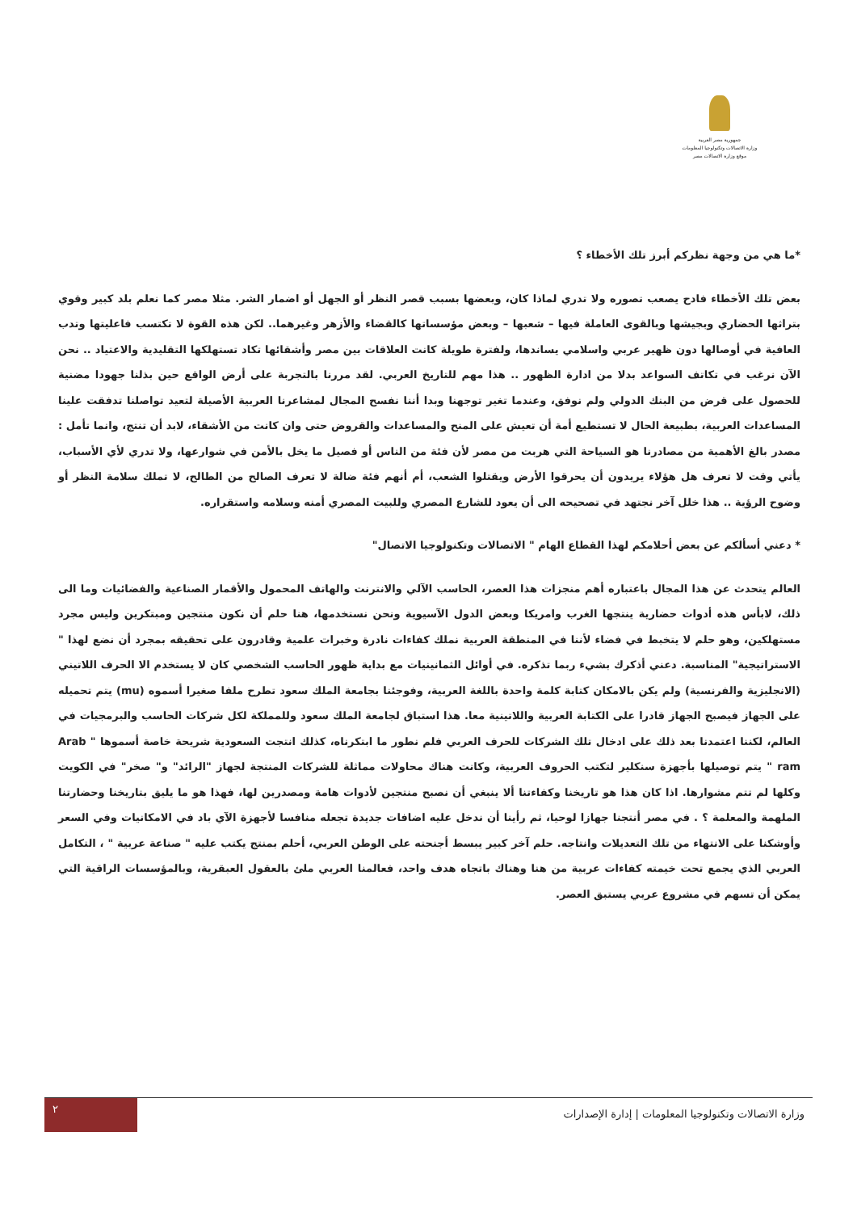جمهورية مصر العربية
وزارة الاتصالات وتكنولوجيا المعلومات
موقع وزارة الاتصالات مصر
*ما هي من وجهة نظركم أبرز تلك الأخطاء ؟
بعض تلك الأخطاء فادح يصعب تصوره ولا تدري لماذا كان، وبعضها بسبب قصر النظر أو الجهل أو اضمار الشر. مثلا مصر كما نعلم بلد كبير وقوي بتراثها الحضاري وبجيشها وبالقوى العاملة فيها – شعبها – وبعض مؤسساتها كالقضاء والأزهر وغيرهما.. لكن هذه القوة لا تكتسب فاعليتها وتدب العافية في أوصالها دون ظهير عربي واسلامي يساندها، ولفترة طويلة كانت العلاقات بين مصر وأشقائها تكاد تستهلكها التقليدية والاعتياد .. نحن الآن نرغب في تكاتف السواعد بدلا من ادارة الظهور .. هذا مهم للتاريخ العربي. لقد مررنا بالتجربة على أرض الواقع حين بذلنا جهودا مضنية للحصول على قرض من البنك الدولي ولم نوفق، وعندما تغير توجهنا وبدا أننا نفسح المجال لمشاعرنا العربية الأصيلة لتعيد تواصلنا تدفقت علينا المساعدات العربية، بطبيعة الحال لا تستطيع أمة أن تعيش على المنح والمساعدات والقروض حتى وان كانت من الأشقاء، لابد أن تنتج، وانما تأمل : مصدر بالغ الأهمية من مصادرنا هو السياحة التي هربت من مصر لأن فئة من الناس أو فصيل ما يخل بالأمن في شوارعها، ولا تدري لأي الأسباب، يأتي وقت لا تعرف هل هؤلاء يريدون أن يحرقوا الأرض ويقتلوا الشعب، أم أنهم فئة ضالة لا تعرف الصالح من الطالح، لا تملك سلامة النظر أو وضوح الرؤية .. هذا خلل آخر نجتهد في تصحيحه الى أن يعود للشارع المصري وللبيت المصري أمنه وسلامه واستقراره.
* دعني أسألكم عن بعض أحلامكم لهذا القطاع الهام " الاتصالات وتكنولوجيا الاتصال"
العالم يتحدث عن هذا المجال باعتباره أهم منجزات هذا العصر، الحاسب الآلي والانترنت والهاتف المحمول والأقمار الصناعية والفضائيات وما الى ذلك، لابأس هذه أدوات حضارية ينتجها الغرب وامريكا وبعض الدول الآسيوية ونحن نستخدمها، هنا حلم أن نكون منتجين ومبتكرين وليس مجرد مستهلكين، وهو حلم لا يتخبط في فضاء لأننا في المنطقة العربية نملك كفاءات نادرة وخبرات علمية وقادرون على تحقيقه بمجرد أن نضع لهذا " الاستراتيجية" المناسبة. دعني أذكرك بشيء ربما تذكره. في أوائل الثمانينيات مع بداية ظهور الحاسب الشخصي كان لا يستخدم الا الحرف اللاتيني (الانجليزية والفرنسية) ولم يكن بالامكان كتابة كلمة واحدة باللغة العربية، وفوجئنا بجامعة الملك سعود تطرح ملفا صغيرا أسموه (mu) يتم تحميله على الجهاز فيصبح الجهاز قادرا على الكتابة العربية واللاتينية معا. هذا استباق لجامعة الملك سعود وللمملكة لكل شركات الحاسب والبرمجيات في العالم، لكننا اعتمدنا بعد ذلك على ادخال تلك الشركات للحرف العربي فلم نطور ما ابتكرناه، كذلك انتجت السعودية شريحة خاصة أسموها " Arab ram " يتم توصيلها بأجهزة سنكلير لتكتب الحروف العربية، وكانت هناك محاولات مماثلة للشركات المنتجة لجهاز "الرائد" و" صخر" في الكويت وكلها لم تتم مشوارها. اذا كان هذا هو تاريخنا وكفاءتنا ألا ينبغي أن نصبح منتجين لأدوات هامة ومصدرين لها، فهذا هو ما يليق بتاريخنا وحضارتنا الملهمة والمعلمة ؟ . في مصر أنتجنا جهازا لوحيا، ثم رأينا أن ندخل عليه اضافات جديدة تجعله منافسا لأجهزة الآي باد في الامكانيات وفي السعر وأوشكنا على الانتهاء من تلك التعديلات وانتاجه. حلم آخر كبير يبسط أجنحته على الوطن العربي، أحلم بمنتج يكتب عليه " صناعة عربية " ، التكامل العربي الذي يجمع تحت خيمته كفاءات عربية من هنا وهناك باتجاه هدف واحد، فعالمنا العربي ملئ بالعقول العبقرية، وبالمؤسسات الراقية التي يمكن أن تسهم في مشروع عربي يستبق العصر.
وزارة الاتصالات وتكنولوجيا المعلومات | إدارة الإصدارات
٢